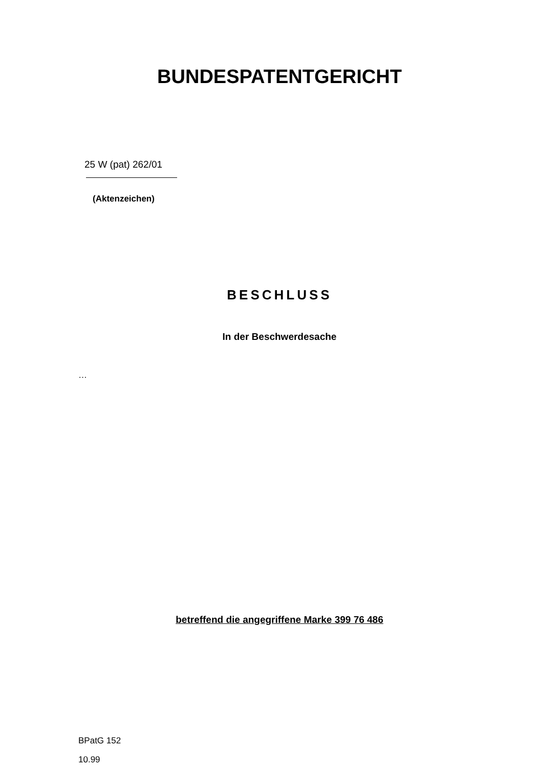BUNDESPATENTGERICHT
25 W (pat) 262/01
(Aktenzeichen)
BESCHLUSS
In der Beschwerdesache
…
betreffend die angegriffene Marke 399 76 486
BPatG 152
10.99